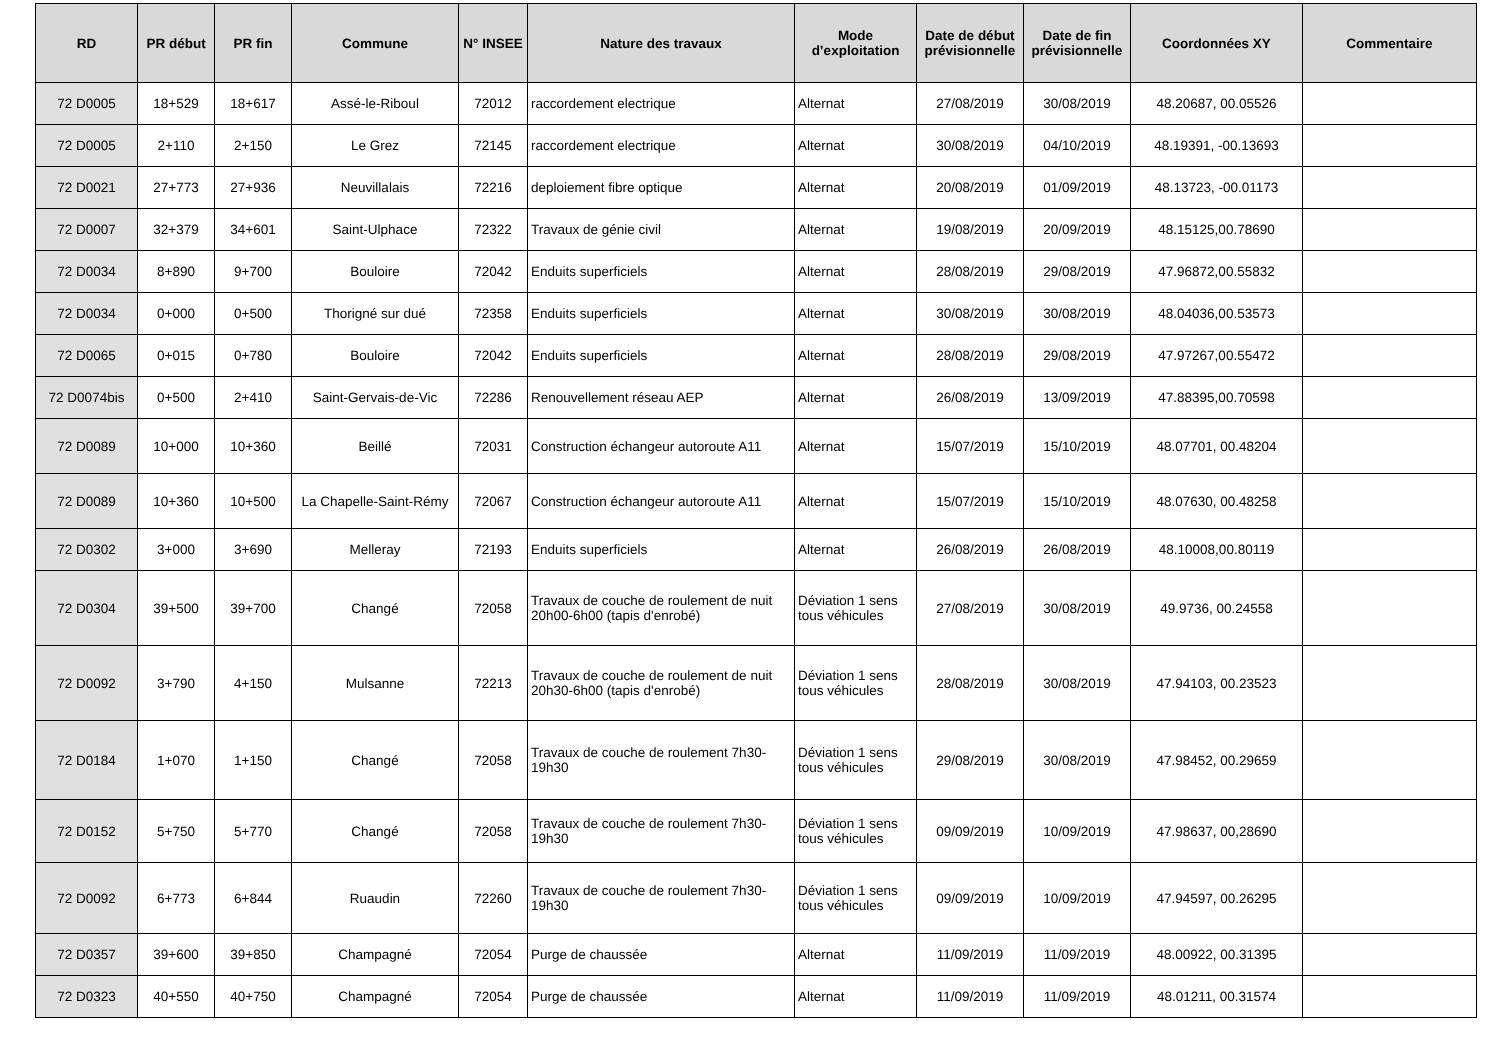| RD | PR début | PR fin | Commune | N° INSEE | Nature des travaux | Mode d’exploitation | Date de début prévisionnelle | Date de fin prévisionnelle | Coordonnées XY | Commentaire |
| --- | --- | --- | --- | --- | --- | --- | --- | --- | --- | --- |
| 72 D0005 | 18+529 | 18+617 | Assé-le-Riboul | 72012 | raccordement electrique | Alternat | 27/08/2019 | 30/08/2019 | 48.20687, 00.05526 | |
| 72 D0005 | 2+110 | 2+150 | Le Grez | 72145 | raccordement electrique | Alternat | 30/08/2019 | 04/10/2019 | 48.19391, -00.13693 | |
| 72 D0021 | 27+773 | 27+936 | Neuvillalais | 72216 | deploiement fibre optique | Alternat | 20/08/2019 | 01/09/2019 | 48.13723, -00.01173 | |
| 72 D0007 | 32+379 | 34+601 | Saint-Ulphace | 72322 | Travaux de génie civil | Alternat | 19/08/2019 | 20/09/2019 | 48.15125,00.78690 | |
| 72 D0034 | 8+890 | 9+700 | Bouloire | 72042 | Enduits superficiels | Alternat | 28/08/2019 | 29/08/2019 | 47.96872,00.55832 | |
| 72 D0034 | 0+000 | 0+500 | Thorigné sur dué | 72358 | Enduits superficiels | Alternat | 30/08/2019 | 30/08/2019 | 48.04036,00.53573 | |
| 72 D0065 | 0+015 | 0+780 | Bouloire | 72042 | Enduits superficiels | Alternat | 28/08/2019 | 29/08/2019 | 47.97267,00.55472 | |
| 72 D0074bis | 0+500 | 2+410 | Saint-Gervais-de-Vic | 72286 | Renouvellement réseau AEP | Alternat | 26/08/2019 | 13/09/2019 | 47.88395,00.70598 | |
| 72 D0089 | 10+000 | 10+360 | Beillé | 72031 | Construction échangeur autoroute A11 | Alternat | 15/07/2019 | 15/10/2019 | 48.07701, 00.48204 | |
| 72 D0089 | 10+360 | 10+500 | La Chapelle-Saint-Rémy | 72067 | Construction échangeur autoroute A11 | Alternat | 15/07/2019 | 15/10/2019 | 48.07630, 00.48258 | |
| 72 D0302 | 3+000 | 3+690 | Melleray | 72193 | Enduits superficiels | Alternat | 26/08/2019 | 26/08/2019 | 48.10008,00.80119 | |
| 72 D0304 | 39+500 | 39+700 | Changé | 72058 | Travaux de couche de roulement de nuit 20h00-6h00 (tapis d'enrobé) | Déviation 1 sens tous véhicules | 27/08/2019 | 30/08/2019 | 49.9736, 00.24558 | |
| 72 D0092 | 3+790 | 4+150 | Mulsanne | 72213 | Travaux de couche de roulement de nuit 20h30-6h00 (tapis d'enrobé) | Déviation 1 sens tous véhicules | 28/08/2019 | 30/08/2019 | 47.94103, 00.23523 | |
| 72 D0184 | 1+070 | 1+150 | Changé | 72058 | Travaux de couche de roulement 7h30-19h30 | Déviation 1 sens tous véhicules | 29/08/2019 | 30/08/2019 | 47.98452, 00.29659 | |
| 72 D0152 | 5+750 | 5+770 | Changé | 72058 | Travaux de couche de roulement 7h30-19h30 | Déviation 1 sens tous véhicules | 09/09/2019 | 10/09/2019 | 47.98637, 00,28690 | |
| 72 D0092 | 6+773 | 6+844 | Ruaudin | 72260 | Travaux de couche de roulement 7h30-19h30 | Déviation 1 sens tous véhicules | 09/09/2019 | 10/09/2019 | 47.94597, 00.26295 | |
| 72 D0357 | 39+600 | 39+850 | Champagné | 72054 | Purge de chaussée | Alternat | 11/09/2019 | 11/09/2019 | 48.00922, 00.31395 | |
| 72 D0323 | 40+550 | 40+750 | Champagné | 72054 | Purge de chaussée | Alternat | 11/09/2019 | 11/09/2019 | 48.01211, 00.31574 | |